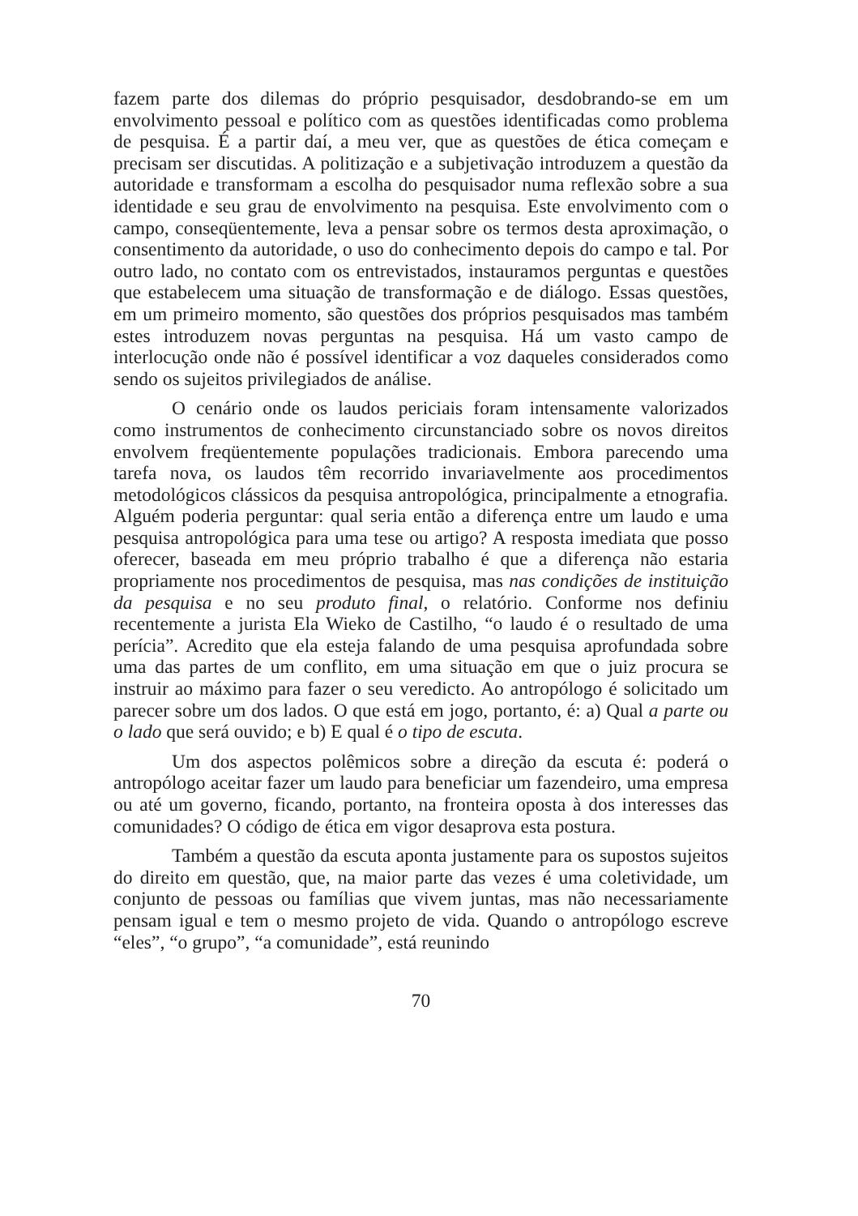fazem parte dos dilemas do próprio pesquisador, desdobrando-se em um envolvimento pessoal e político com as questões identificadas como problema de pesquisa. É a partir daí, a meu ver, que as questões de ética começam e precisam ser discutidas. A politização e a subjetivação introduzem a questão da autoridade e transformam a escolha do pesquisador numa reflexão sobre a sua identidade e seu grau de envolvimento na pesquisa. Este envolvimento com o campo, conseqüentemente, leva a pensar sobre os termos desta aproximação, o consentimento da autoridade, o uso do conhecimento depois do campo e tal. Por outro lado, no contato com os entrevistados, instauramos perguntas e questões que estabelecem uma situação de transformação e de diálogo. Essas questões, em um primeiro momento, são questões dos próprios pesquisados mas também estes introduzem novas perguntas na pesquisa. Há um vasto campo de interlocução onde não é possível identificar a voz daqueles considerados como sendo os sujeitos privilegiados de análise.
O cenário onde os laudos periciais foram intensamente valorizados como instrumentos de conhecimento circunstanciado sobre os novos direitos envolvem freqüentemente populações tradicionais. Embora parecendo uma tarefa nova, os laudos têm recorrido invariavelmente aos procedimentos metodológicos clássicos da pesquisa antropológica, principalmente a etnografia. Alguém poderia perguntar: qual seria então a diferença entre um laudo e uma pesquisa antropológica para uma tese ou artigo? A resposta imediata que posso oferecer, baseada em meu próprio trabalho é que a diferença não estaria propriamente nos procedimentos de pesquisa, mas nas condições de instituição da pesquisa e no seu produto final, o relatório. Conforme nos definiu recentemente a jurista Ela Wieko de Castilho, “o laudo é o resultado de uma perícia”. Acredito que ela esteja falando de uma pesquisa aprofundada sobre uma das partes de um conflito, em uma situação em que o juiz procura se instruir ao máximo para fazer o seu veredicto. Ao antropólogo é solicitado um parecer sobre um dos lados. O que está em jogo, portanto, é: a) Qual a parte ou o lado que será ouvido; e b) E qual é o tipo de escuta.
Um dos aspectos polêmicos sobre a direção da escuta é: poderá o antropólogo aceitar fazer um laudo para beneficiar um fazendeiro, uma empresa ou até um governo, ficando, portanto, na fronteira oposta à dos interesses das comunidades? O código de ética em vigor desaprova esta postura.
Também a questão da escuta aponta justamente para os supostos sujeitos do direito em questão, que, na maior parte das vezes é uma coletividade, um conjunto de pessoas ou famílias que vivem juntas, mas não necessariamente pensam igual e tem o mesmo projeto de vida. Quando o antropólogo escreve “eles”, “o grupo”, “a comunidade”, está reunindo
70